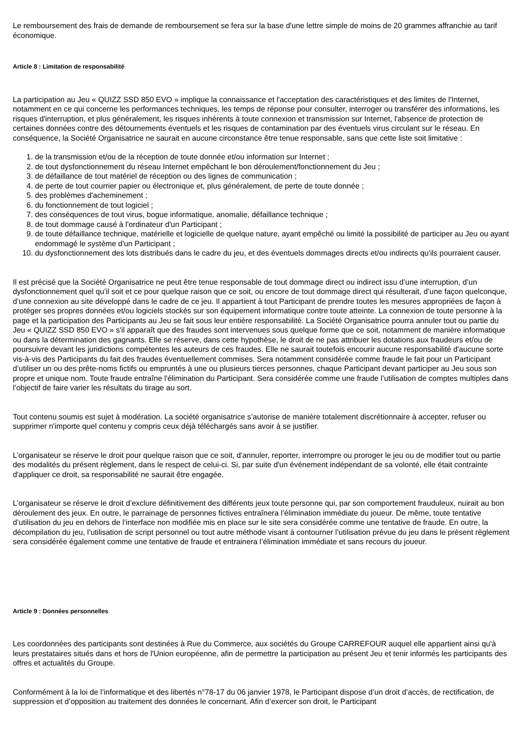Le remboursement des frais de demande de remboursement se fera sur la base d'une lettre simple de moins de 20 grammes affranchie au tarif économique.
Article 8 : Limitation de responsabilité
La participation au Jeu « QUIZZ SSD 850 EVO » implique la connaissance et l'acceptation des caractéristiques et des limites de l'Internet, notamment en ce qui concerne les performances techniques, les temps de réponse pour consulter, interroger ou transférer des informations, les risques d'interruption, et plus généralement, les risques inhérents à toute connexion et transmission sur Internet, l'absence de protection de certaines données contre des détournements éventuels et les risques de contamination par des éventuels virus circulant sur le réseau. En conséquence, la Société Organisatrice ne saurait en aucune circonstance être tenue responsable, sans que cette liste soit limitative :
1. de la transmission et/ou de la réception de toute donnée et/ou information sur Internet ;
2. de tout dysfonctionnement du réseau Internet empêchant le bon déroulement/fonctionnement du Jeu ;
3. de défaillance de tout matériel de réception ou des lignes de communication ;
4. de perte de tout courrier papier ou électronique et, plus généralement, de perte de toute donnée ;
5. des problèmes d'acheminement ;
6. du fonctionnement de tout logiciel ;
7. des conséquences de tout virus, bogue informatique, anomalie, défaillance technique ;
8. de tout dommage causé à l'ordinateur d'un Participant ;
9. de toute défaillance technique, matérielle et logicielle de quelque nature, ayant empêché ou limité la possibilité de participer au Jeu ou ayant endommagé le système d'un Participant ;
10. du dysfonctionnement des lots distribués dans le cadre du jeu, et des éventuels dommages directs et/ou indirects qu'ils pourraient causer.
Il est précisé que la Société Organisatrice ne peut être tenue responsable de tout dommage direct ou indirect issu d’une interruption, d’un dysfonctionnement quel qu’il soit et ce pour quelque raison que ce soit, ou encore de tout dommage direct qui résulterait, d’une façon quelconque, d’une connexion au site développé dans le cadre de ce jeu. Il appartient à tout Participant de prendre toutes les mesures appropriées de façon à protéger ses propres données et/ou logiciels stockés sur son équipement informatique contre toute atteinte. La connexion de toute personne à la page et la participation des Participants au Jeu se fait sous leur entière responsabilité. La Société Organisatrice pourra annuler tout ou partie du Jeu « QUIZZ SSD 850 EVO » s'il apparaît que des fraudes sont intervenues sous quelque forme que ce soit, notamment de manière informatique ou dans la détermination des gagnants. Elle se réserve, dans cette hypothèse, le droit de ne pas attribuer les dotations aux fraudeurs et/ou de poursuivre devant les juridictions compétentes les auteurs de ces fraudes. Elle ne saurait toutefois encourir aucune responsabilité d'aucune sorte vis-à-vis des Participants du fait des fraudes éventuellement commises. Sera notamment considérée comme fraude le fait pour un Participant d’utiliser un ou des prête-noms fictifs ou empruntés à une ou plusieurs tierces personnes, chaque Participant devant participer au Jeu sous son propre et unique nom. Toute fraude entraîne l'élimination du Participant. Sera considérée comme une fraude l’utilisation de comptes multiples dans l’objectif de faire varier les résultats du tirage au sort.
Tout contenu soumis est sujet à modération. La société organisatrice s’autorise de manière totalement discrétionnaire à accepter, refuser ou supprimer n'importe quel contenu y compris ceux déjà téléchargés sans avoir à se justifier.
L’organisateur se réserve le droit pour quelque raison que ce soit, d'annuler, reporter, interrompre ou proroger le jeu ou de modifier tout ou partie des modalités du présent règlement, dans le respect de celui-ci. Si, par suite d'un événement indépendant de sa volonté, elle était contrainte d'appliquer ce droit, sa responsabilité ne saurait être engagée.
L’organisateur se réserve le droit d’exclure définitivement des différents jeux toute personne qui, par son comportement frauduleux, nuirait au bon déroulement des jeux. En outre, le parrainage de personnes fictives entraînera l’élimination immédiate du joueur. De même, toute tentative d’utilisation du jeu en dehors de l’interface non modifiée mis en place sur le site sera considérée comme une tentative de fraude. En outre, la décompilation du jeu, l’utilisation de script personnel ou tout autre méthode visant à contourner l’utilisation prévue du jeu dans le présent règlement sera considérée également comme une tentative de fraude et entrainera l’élimination immédiate et sans recours du joueur.
Article 9 : Données personnelles
Les coordonnées des participants sont destinées à Rue du Commerce, aux sociétés du Groupe CARREFOUR auquel elle appartient ainsi qu'à leurs prestataires situés dans et hors de l'Union européenne, afin de permettre la participation au présent Jeu et tenir informés les participants des offres et actualités du Groupe.
Conformément à la loi de l’informatique et des libertés n°78-17 du 06 janvier 1978, le Participant dispose d’un droit d’accès, de rectification, de suppression et d’opposition au traitement des données le concernant. Afin d’exercer son droit, le Participant